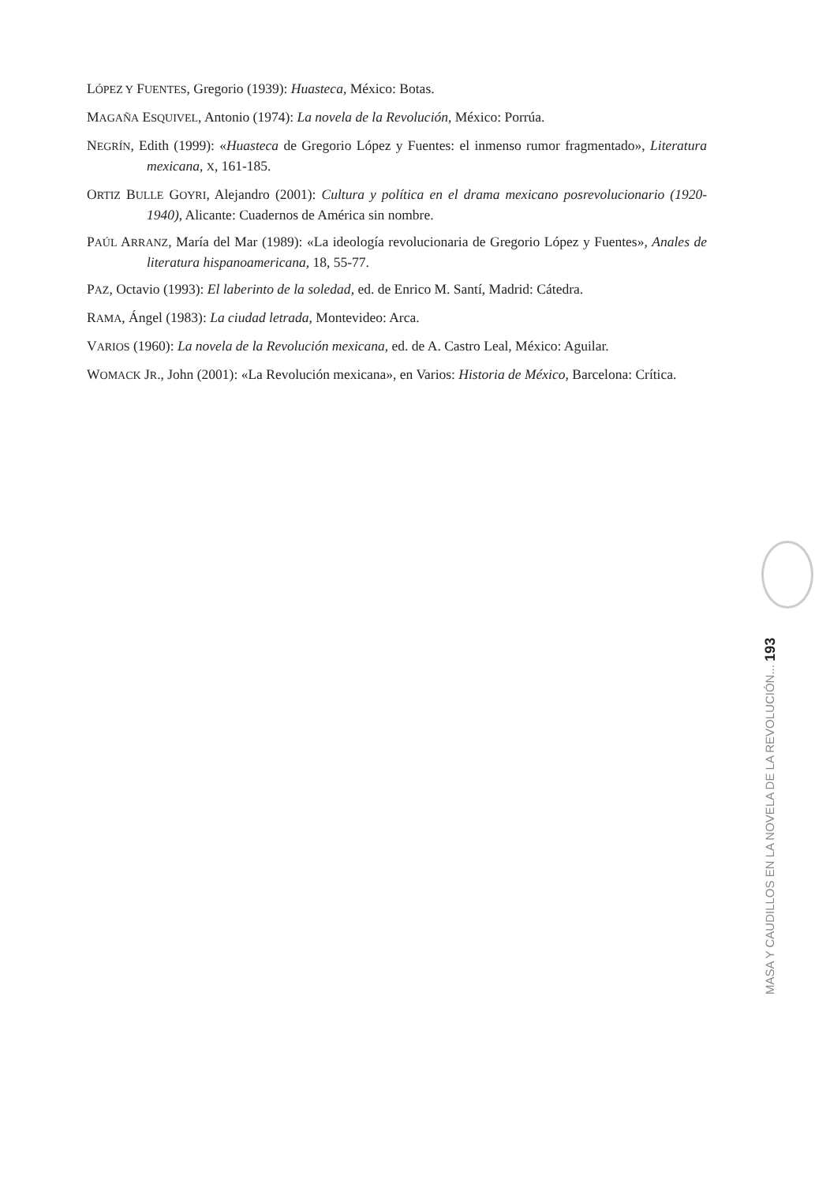LÓPEZ Y FUENTES, Gregorio (1939): Huasteca, México: Botas.
MAGAÑA ESQUIVEL, Antonio (1974): La novela de la Revolución, México: Porrúa.
NEGRÍN, Edith (1999): «Huasteca de Gregorio López y Fuentes: el inmenso rumor fragmentado», Literatura mexicana, X, 161-185.
ORTIZ BULLE GOYRI, Alejandro (2001): Cultura y política en el drama mexicano posrevolucionario (1920-1940), Alicante: Cuadernos de América sin nombre.
PAÚL ARRANZ, María del Mar (1989): «La ideología revolucionaria de Gregorio López y Fuentes», Anales de literatura hispanoamericana, 18, 55-77.
PAZ, Octavio (1993): El laberinto de la soledad, ed. de Enrico M. Santí, Madrid: Cátedra.
RAMA, Ángel (1983): La ciudad letrada, Montevideo: Arca.
VARIOS (1960): La novela de la Revolución mexicana, ed. de A. Castro Leal, México: Aguilar.
WOMACK JR., John (2001): «La Revolución mexicana», en Varios: Historia de México, Barcelona: Crítica.
MASA Y CAUDILLOS EN LA NOVELA DE LA REVOLUCIÓN... 193